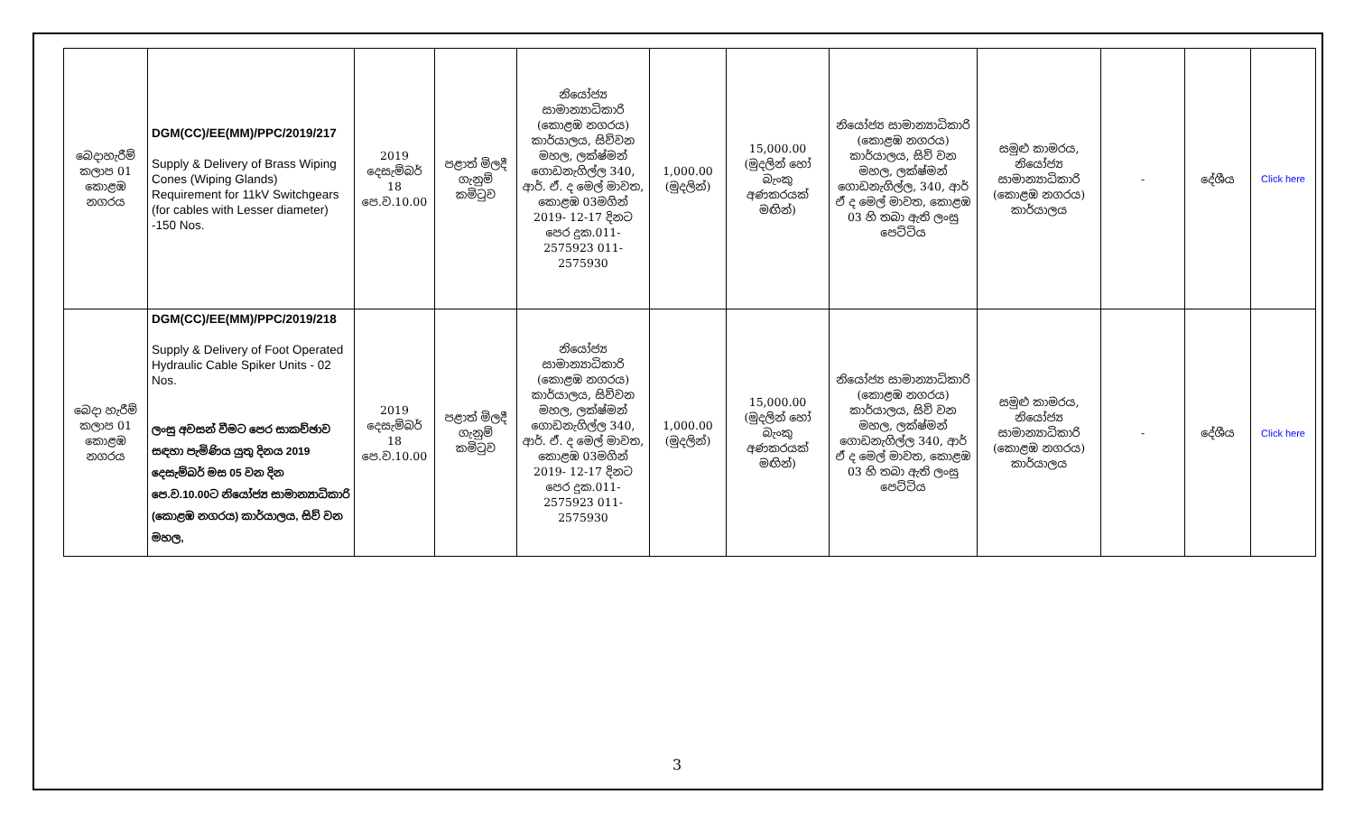| බෙදාහැරීම් කලාප 01 කොළඹ නගරය | DGM(CC)/EE(MM)/PPC/2019/217 Supply & Delivery of Brass Wiping Cones (Wiping Glands) Requirement for 11kV Switchgears (for cables with Lesser diameter) -150 Nos. | 2019 දෙසැම්බර් 18 පෙ.ව.10.00 | පළාත් මිලදී ගැනුම් කමිටුව | නියෝජ්‍ය සාමාන්‍යාධිකාරි (කොළඹ නගරය) කාර්යාලය, සිව්වන මහල, ලක්ෂ්මන් ගොඩනැගිල්ල 340, ආර්. ඒ. ද මෙල් මාවත, කොළඹ 03මගින් 2019- 12-17 දිනට පෙර දුක.011-2575923 011-2575930 | 1,000.00 (මුදලින්) | 15,000.00 (මුදලින් හෝ බැංකු අණකරයක් මඟින්) | නියෝජ්‍ය සාමාන්‍යාධිකාරි (කොළඹ නගරය) කාර්යාලය, සිව් වන මහල, ලක්ෂ්මන් ගොඩනැගිල්ල, 340, ආර් ඒ ද මෙල් මාවත, කොළඹ 03 හි තබා ඇති ලංසු පෙට්ටිය | සමුළු කාමරය, නියෝජ්‍ය සාමාන්‍යාධිකාරි (කොළඹ නගරය) කාර්යාලය | - | දේශීය | Click here |
| බෙදා හැරීම් කලාප 01 කොළඹ නගරය | DGM(CC)/EE(MM)/PPC/2019/218 Supply & Delivery of Foot Operated Hydraulic Cable Spiker Units - 02 Nos. ලංසු අවසන් වීමට පෙර සාකච්ඡාව සඳහා පැමිණිය යුතු දිනය 2019 දෙසැම්බර් මස 05 වන දින පෙ.ව.10.00ට නියෝජ්‍ය සාමාන්‍යාධිකාරි (කොළඹ නගරය) කාර්යාලය, සිව් වන මහල, | 2019 දෙසැම්බර් 18 පෙ.ව.10.00 | පළාත් මිලදී ගැනුම් කමිටුව | නියෝජ්‍ය සාමාන්‍යාධිකාරි (කොළඹ නගරය) කාර්යාලය, සිව්වන මහල, ලක්ෂ්මන් ගොඩනැගිල්ල 340, ආර්. ඒ. ද මෙල් මාවත, කොළඹ 03මගින් 2019- 12-17 දිනට පෙර දුක.011-2575923 011-2575930 | 1,000.00 (මුදලින්) | 15,000.00 (මුදලින් හෝ බැංකු අණකරයක් මඟින්) | නියෝජ්‍ය සාමාන්‍යාධිකාරි (කොළඹ නගරය) කාර්යාලය, සිව් වන මහල, ලක්ෂ්මන් ගොඩනැගිල්ල 340, ආර් ඒ ද මෙල් මාවත, කොළඹ 03 හි තබා ඇති ලංසු පෙට්ටිය | සමුළු කාමරය, නියෝජ්‍ය සාමාන්‍යාධිකාරි (කොළඹ නගරය) කාර්යාලය | - | දේශීය | Click here |
3